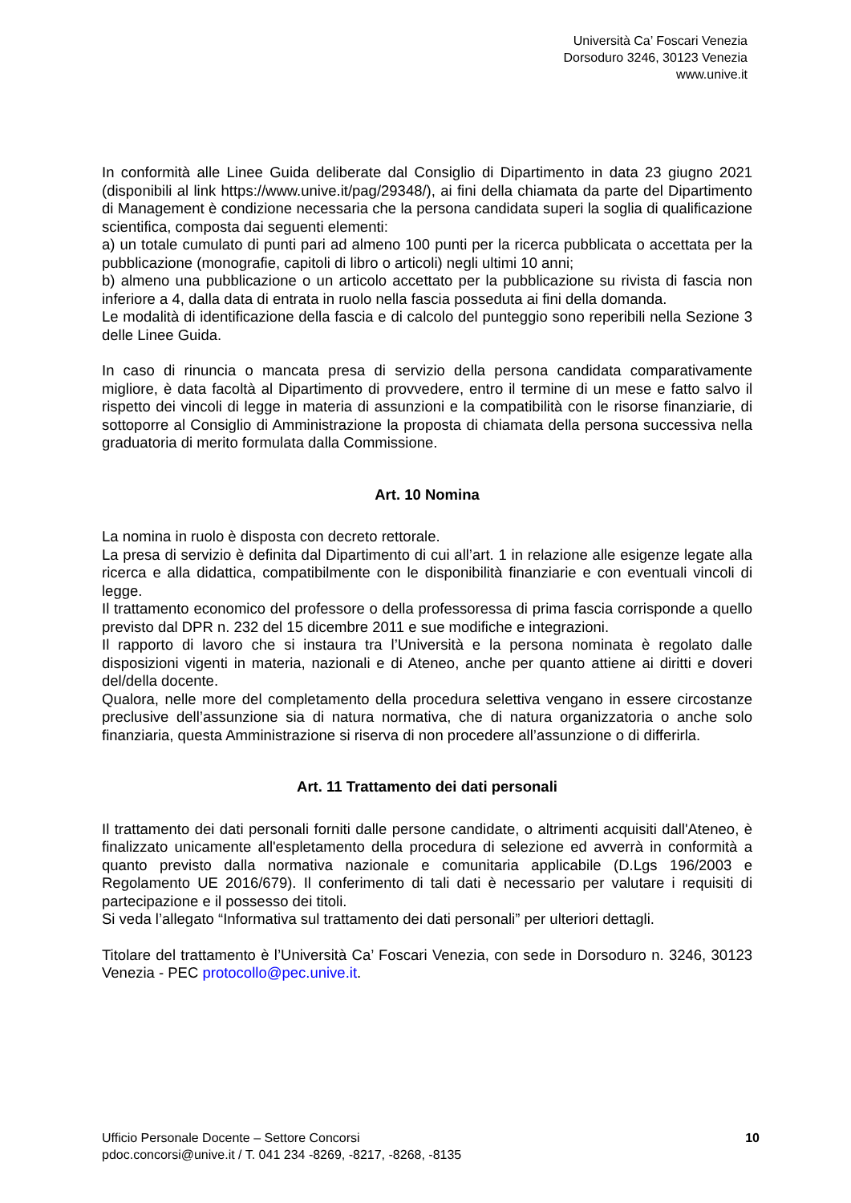Università Ca’ Foscari Venezia
Dorsoduro 3246, 30123 Venezia
www.unive.it
In conformità alle Linee Guida deliberate dal Consiglio di Dipartimento in data 23 giugno 2021 (disponibili al link https://www.unive.it/pag/29348/), ai fini della chiamata da parte del Dipartimento di Management è condizione necessaria che la persona candidata superi la soglia di qualificazione scientifica, composta dai seguenti elementi:
a) un totale cumulato di punti pari ad almeno 100 punti per la ricerca pubblicata o accettata per la pubblicazione (monografie, capitoli di libro o articoli) negli ultimi 10 anni;
b) almeno una pubblicazione o un articolo accettato per la pubblicazione su rivista di fascia non inferiore a 4, dalla data di entrata in ruolo nella fascia posseduta ai fini della domanda.
Le modalità di identificazione della fascia e di calcolo del punteggio sono reperibili nella Sezione 3 delle Linee Guida.
In caso di rinuncia o mancata presa di servizio della persona candidata comparativamente migliore, è data facoltà al Dipartimento di provvedere, entro il termine di un mese e fatto salvo il rispetto dei vincoli di legge in materia di assunzioni e la compatibilità con le risorse finanziarie, di sottoporre al Consiglio di Amministrazione la proposta di chiamata della persona successiva nella graduatoria di merito formulata dalla Commissione.
Art. 10 Nomina
La nomina in ruolo è disposta con decreto rettorale.
La presa di servizio è definita dal Dipartimento di cui all’art. 1 in relazione alle esigenze legate alla ricerca e alla didattica, compatibilmente con le disponibilità finanziarie e con eventuali vincoli di legge.
Il trattamento economico del professore o della professoressa di prima fascia corrisponde a quello previsto dal DPR n. 232 del 15 dicembre 2011 e sue modifiche e integrazioni.
Il rapporto di lavoro che si instaura tra l’Università e la persona nominata è regolato dalle disposizioni vigenti in materia, nazionali e di Ateneo, anche per quanto attiene ai diritti e doveri del/della docente.
Qualora, nelle more del completamento della procedura selettiva vengano in essere circostanze preclusive dell’assunzione sia di natura normativa, che di natura organizzatoria o anche solo finanziaria, questa Amministrazione si riserva di non procedere all’assunzione o di differirla.
Art. 11 Trattamento dei dati personali
Il trattamento dei dati personali forniti dalle persone candidate, o altrimenti acquisiti dall'Ateneo, è finalizzato unicamente all'espletamento della procedura di selezione ed avverrà in conformità a quanto previsto dalla normativa nazionale e comunitaria applicabile (D.Lgs 196/2003 e Regolamento UE 2016/679). Il conferimento di tali dati è necessario per valutare i requisiti di partecipazione e il possesso dei titoli.
Si veda l’allegato “Informativa sul trattamento dei dati personali” per ulteriori dettagli.
Titolare del trattamento è l’Università Ca’ Foscari Venezia, con sede in Dorsoduro n. 3246, 30123 Venezia - PEC protocollo@pec.unive.it.
Ufficio Personale Docente – Settore Concorsi
pdoc.concorsi@unive.it / T. 041 234 -8269, -8217, -8268, -8135
10